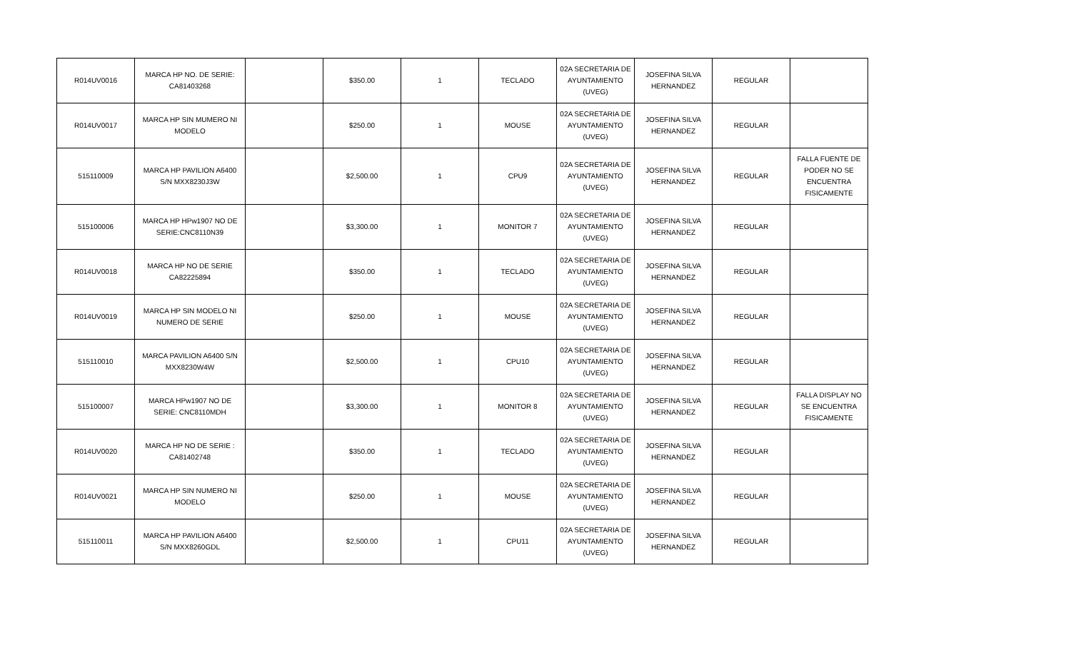| R014UV0016 | MARCA HP NO. DE SERIE: CA81403268 | | $350.00 | 1 | TECLADO | 02A SECRETARIA DE AYUNTAMIENTO (UVEG) | JOSEFINA SILVA HERNANDEZ | REGULAR | |
| R014UV0017 | MARCA HP SIN MUMERO NI MODELO | | $250.00 | 1 | MOUSE | 02A SECRETARIA DE AYUNTAMIENTO (UVEG) | JOSEFINA SILVA HERNANDEZ | REGULAR | |
| 515110009 | MARCA HP PAVILION A6400 S/N MXX8230J3W | | $2,500.00 | 1 | CPU9 | 02A SECRETARIA DE AYUNTAMIENTO (UVEG) | JOSEFINA SILVA HERNANDEZ | REGULAR | FALLA FUENTE DE PODER NO SE ENCUENTRA FISICAMENTE |
| 515100006 | MARCA HP HPw1907 NO DE SERIE:CNC8110N39 | | $3,300.00 | 1 | MONITOR 7 | 02A SECRETARIA DE AYUNTAMIENTO (UVEG) | JOSEFINA SILVA HERNANDEZ | REGULAR | |
| R014UV0018 | MARCA HP NO DE SERIE CA82225894 | | $350.00 | 1 | TECLADO | 02A SECRETARIA DE AYUNTAMIENTO (UVEG) | JOSEFINA SILVA HERNANDEZ | REGULAR | |
| R014UV0019 | MARCA HP SIN MODELO NI NUMERO DE SERIE | | $250.00 | 1 | MOUSE | 02A SECRETARIA DE AYUNTAMIENTO (UVEG) | JOSEFINA SILVA HERNANDEZ | REGULAR | |
| 515110010 | MARCA PAVILION A6400 S/N MXX8230W4W | | $2,500.00 | 1 | CPU10 | 02A SECRETARIA DE AYUNTAMIENTO (UVEG) | JOSEFINA SILVA HERNANDEZ | REGULAR | |
| 515100007 | MARCA HPw1907 NO DE SERIE: CNC8110MDH | | $3,300.00 | 1 | MONITOR 8 | 02A SECRETARIA DE AYUNTAMIENTO (UVEG) | JOSEFINA SILVA HERNANDEZ | REGULAR | FALLA DISPLAY NO SE ENCUENTRA FISICAMENTE |
| R014UV0020 | MARCA HP NO DE SERIE : CA81402748 | | $350.00 | 1 | TECLADO | 02A SECRETARIA DE AYUNTAMIENTO (UVEG) | JOSEFINA SILVA HERNANDEZ | REGULAR | |
| R014UV0021 | MARCA HP SIN NUMERO NI MODELO | | $250.00 | 1 | MOUSE | 02A SECRETARIA DE AYUNTAMIENTO (UVEG) | JOSEFINA SILVA HERNANDEZ | REGULAR | |
| 515110011 | MARCA HP PAVILION A6400 S/N MXX8260GDL | | $2,500.00 | 1 | CPU11 | 02A SECRETARIA DE AYUNTAMIENTO (UVEG) | JOSEFINA SILVA HERNANDEZ | REGULAR | |